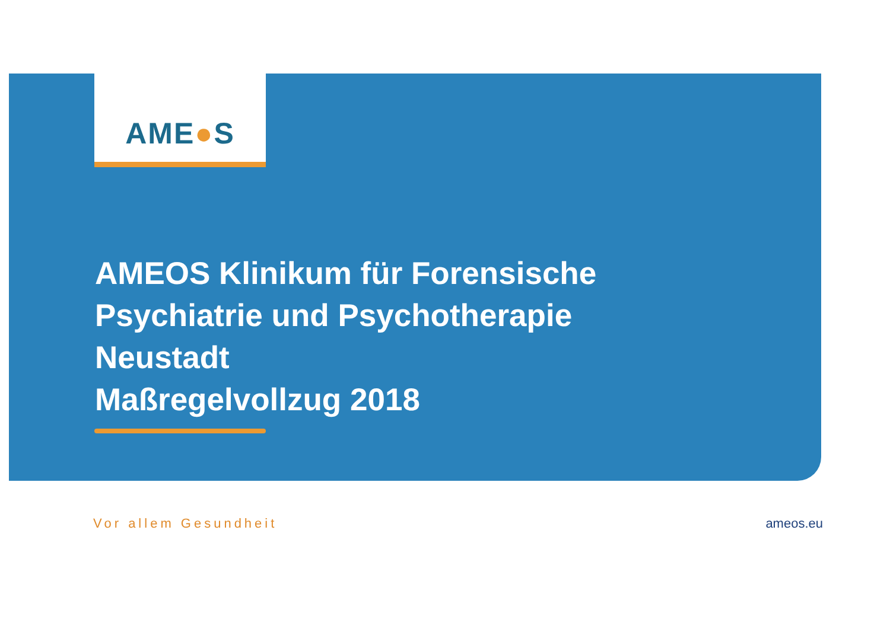AME●S
AMEOS Klinikum für Forensische
Psychiatrie und Psychotherapie
Neustadt
Maßregelvollzug 2018
Vor allem Gesundheit ameos.eu